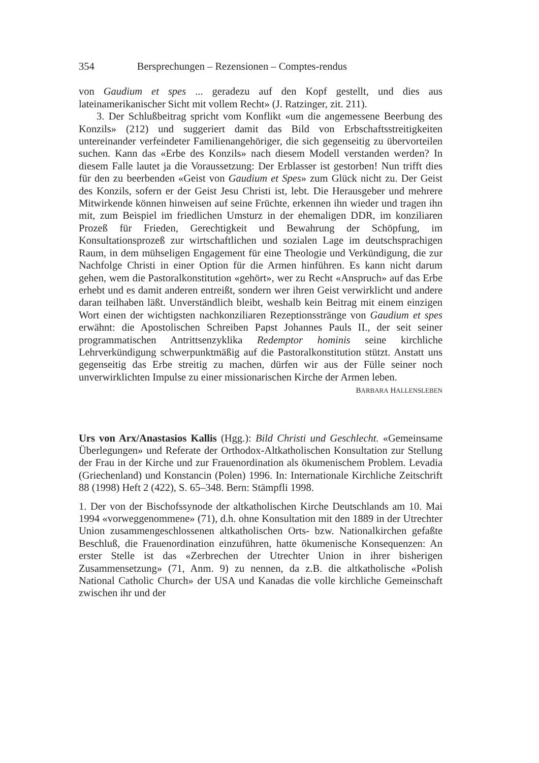354 Bersprechungen – Rezensionen – Comptes-rendus
von Gaudium et spes ... geradezu auf den Kopf gestellt, und dies aus lateinamerikanischer Sicht mit vollem Recht» (J. Ratzinger, zit. 211).
3. Der Schlußbeitrag spricht vom Konflikt «um die angemessene Beerbung des Konzils» (212) und suggeriert damit das Bild von Erbschaftsstreitigkeiten untereinander verfeindeter Familienangehöriger, die sich gegenseitig zu übervorteilen suchen. Kann das «Erbe des Konzils» nach diesem Modell verstanden werden? In diesem Falle lautet ja die Voraussetzung: Der Erblasser ist gestorben! Nun trifft dies für den zu beerbenden «Geist von Gaudium et Spes» zum Glück nicht zu. Der Geist des Konzils, sofern er der Geist Jesu Christi ist, lebt. Die Herausgeber und mehrere Mitwirkende können hinweisen auf seine Früchte, erkennen ihn wieder und tragen ihn mit, zum Beispiel im friedlichen Umsturz in der ehemaligen DDR, im konziliaren Prozeß für Frieden, Gerechtigkeit und Bewahrung der Schöpfung, im Konsultationsprozeß zur wirtschaftlichen und sozialen Lage im deutschsprachigen Raum, in dem mühseligen Engagement für eine Theologie und Verkündigung, die zur Nachfolge Christi in einer Option für die Armen hinführen. Es kann nicht darum gehen, wem die Pastoralkonstitution «gehört», wer zu Recht «Anspruch» auf das Erbe erhebt und es damit anderen entreißt, sondern wer ihren Geist verwirklicht und andere daran teilhaben läßt. Unverständlich bleibt, weshalb kein Beitrag mit einem einzigen Wort einen der wichtigsten nachkonziliaren Rezeptionsstränge von Gaudium et spes erwähnt: die Apostolischen Schreiben Papst Johannes Pauls II., der seit seiner programmatischen Antrittsenzyklika Redemptor hominis seine kirchliche Lehrverkündigung schwerpunktmäßig auf die Pastoralkonstitution stützt. Anstatt uns gegenseitig das Erbe streitig zu machen, dürfen wir aus der Fülle seiner noch unverwirklichten Impulse zu einer missionarischen Kirche der Armen leben.
BARBARA HALLENSLEBEN
Urs von Arx/Anastasios Kallis (Hgg.): Bild Christi und Geschlecht. «Gemeinsame Überlegungen» und Referate der Orthodox-Altkatholischen Konsultation zur Stellung der Frau in der Kirche und zur Frauenordination als ökumenischem Problem. Levadia (Griechenland) und Konstancin (Polen) 1996. In: Internationale Kirchliche Zeitschrift 88 (1998) Heft 2 (422), S. 65–348. Bern: Stämpfli 1998.
1. Der von der Bischofssynode der altkatholischen Kirche Deutschlands am 10. Mai 1994 «vorweggenommene» (71), d.h. ohne Konsultation mit den 1889 in der Utrechter Union zusammengeschlossenen altkatholischen Orts- bzw. Nationalkirchen gefaßte Beschluß, die Frauenordination einzuführen, hatte ökumenische Konsequenzen: An erster Stelle ist das «Zerbrechen der Utrechter Union in ihrer bisherigen Zusammensetzung» (71, Anm. 9) zu nennen, da z.B. die altkatholische «Polish National Catholic Church» der USA und Kanadas die volle kirchliche Gemeinschaft zwischen ihr und der